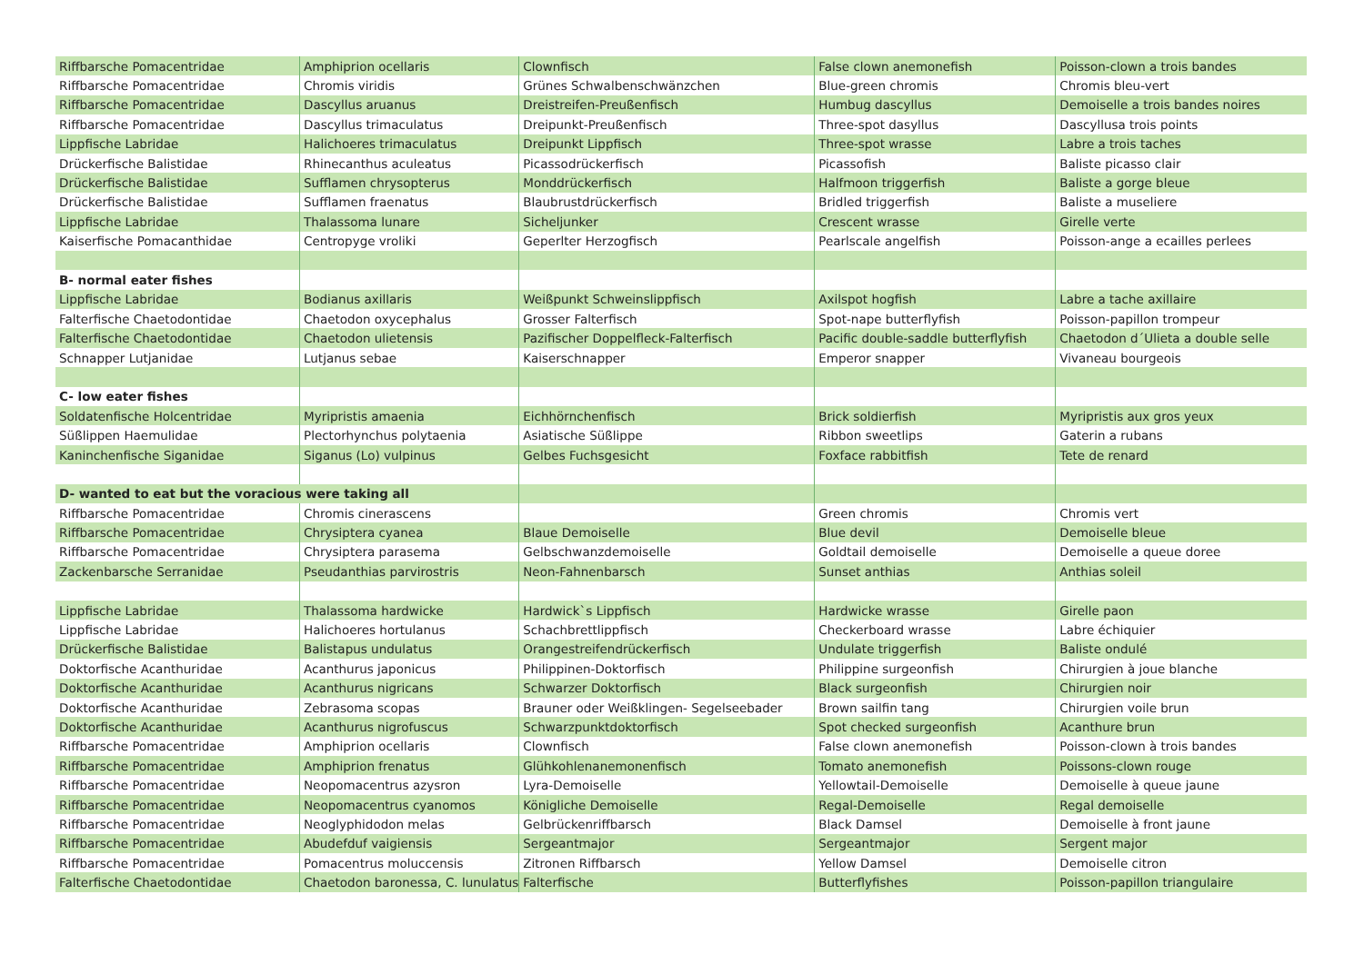| Riffbarsche Pomacentridae | Amphiprion ocellaris | Clownfisch | False clown anemonefish | Poisson-clown a trois bandes |
| Riffbarsche Pomacentridae | Chromis viridis | Grünes Schwalbenschwänzchen | Blue-green chromis | Chromis bleu-vert |
| Riffbarsche Pomacentridae | Dascyllus aruanus | Dreistreifen-Preußenfisch | Humbug dascyllus | Demoiselle a trois bandes noires |
| Riffbarsche Pomacentridae | Dascyllus trimaculatus | Dreipunkt-Preußenfisch | Three-spot dasyllus | Dascyllusa trois points |
| Lippfische Labridae | Halichoeres trimaculatus | Dreipunkt Lippfisch | Three-spot wrasse | Labre a trois taches |
| Drückerfische Balistidae | Rhinecanthus aculeatus | Picassodrückerfisch | Picassofish | Baliste picasso clair |
| Drückerfische Balistidae | Sufflamen chrysopterus | Monddrückerfisch | Halfmoon triggerfish | Baliste a gorge bleue |
| Drückerfische Balistidae | Sufflamen fraenatus | Blaubrustdrückerfisch | Bridled triggerfish | Baliste a museliere |
| Lippfische Labridae | Thalassoma lunare | Sicheljunker | Crescent wrasse | Girelle verte |
| Kaiserfische Pomacanthidae | Centropyge vroliki | Geperlter Herzogfisch | Pearlscale angelfish | Poisson-ange a ecailles perlees |
| B- normal eater fishes | | | | |
| Lippfische Labridae | Bodianus axillaris | Weißpunkt Schweinslippfisch | Axilspot hogfish | Labre a tache axillaire |
| Falterfische Chaetodontidae | Chaetodon oxycephalus | Grosser Falterfisch | Spot-nape butterflyfish | Poisson-papillon trompeur |
| Falterfische Chaetodontidae | Chaetodon ulietensis | Pazifischer Doppelfleck-Falterfisch | Pacific double-saddle butterflyfish | Chaetodon d´Ulieta a double selle |
| Schnapper Lutjanidae | Lutjanus sebae | Kaiserschnapper | Emperor snapper | Vivaneau bourgeois |
| C- low eater fishes | | | | |
| Soldatenfische Holcentridae | Myripristis amaenia | Eichhörnchenfisch | Brick soldierfish | Myripristis aux gros yeux |
| Süßlippen Haemulidae | Plectorhynchus polytaenia | Asiatische Süßlippe | Ribbon sweetlips | Gaterin a rubans |
| Kaninchenfische Siganidae | Siganus (Lo) vulpinus | Gelbes Fuchsgesicht | Foxface rabbitfish | Tete de renard |
| D- wanted to eat but the voracious were taking all | | | | |
| Riffbarsche Pomacentridae | Chromis cinerascens | | Green chromis | Chromis vert |
| Riffbarsche Pomacentridae | Chrysiptera cyanea | Blaue Demoiselle | Blue devil | Demoiselle bleue |
| Riffbarsche Pomacentridae | Chrysiptera parasema | Gelbschwanzdemoiselle | Goldtail demoiselle | Demoiselle a queue doree |
| Zackenbarsche Serranidae | Pseudanthias parvirostris | Neon-Fahnenbarsch | Sunset anthias | Anthias soleil |
| Lippfische Labridae | Thalassoma hardwicke | Hardwick`s Lippfisch | Hardwicke wrasse | Girelle paon |
| Lippfische Labridae | Halichoeres hortulanus | Schachbrettlippfisch | Checkerboard wrasse | Labre échiquier |
| Drückerfische Balistidae | Balistapus undulatus | Orangestreifendrückerfisch | Undulate triggerfish | Baliste ondulé |
| Doktorfische Acanthuridae | Acanthurus japonicus | Philippinen-Doktorfisch | Philippine surgeonfish | Chirurgien à joue blanche |
| Doktorfische Acanthuridae | Acanthurus nigricans | Schwarzer Doktorfisch | Black surgeonfish | Chirurgien noir |
| Doktorfische Acanthuridae | Zebrasoma scopas | Brauner oder Weißklingen- Segelseebader | Brown sailfin tang | Chirurgien voile brun |
| Doktorfische Acanthuridae | Acanthurus nigrofuscus | Schwarzpunktdoktorfisch | Spot checked surgeonfish | Acanthure brun |
| Riffbarsche Pomacentridae | Amphiprion ocellaris | Clownfisch | False clown anemonefish | Poisson-clown à trois bandes |
| Riffbarsche Pomacentridae | Amphiprion frenatus | Glühkohlenanemonenfisch | Tomato anemonefish | Poissons-clown rouge |
| Riffbarsche Pomacentridae | Neopomacentrus azysron | Lyra-Demoiselle | Yellowtail-Demoiselle | Demoiselle à queue jaune |
| Riffbarsche Pomacentridae | Neopomacentrus cyanomos | Königliche Demoiselle | Regal-Demoiselle | Regal demoiselle |
| Riffbarsche Pomacentridae | Neoglyphidodon melas | Gelbrückenriffbarsch | Black Damsel | Demoiselle à front jaune |
| Riffbarsche Pomacentridae | Abudefduf vaigiensis | Sergeantmajor | Sergeantmajor | Sergent major |
| Riffbarsche Pomacentridae | Pomacentrus moluccensis | Zitronen Riffbarsch | Yellow Damsel | Demoiselle citron |
| Falterfische Chaetodontidae | Chaetodon baronessa, C. lunulatus | Falterfische | Butterflyfishes | Poisson-papillon triangulaire |